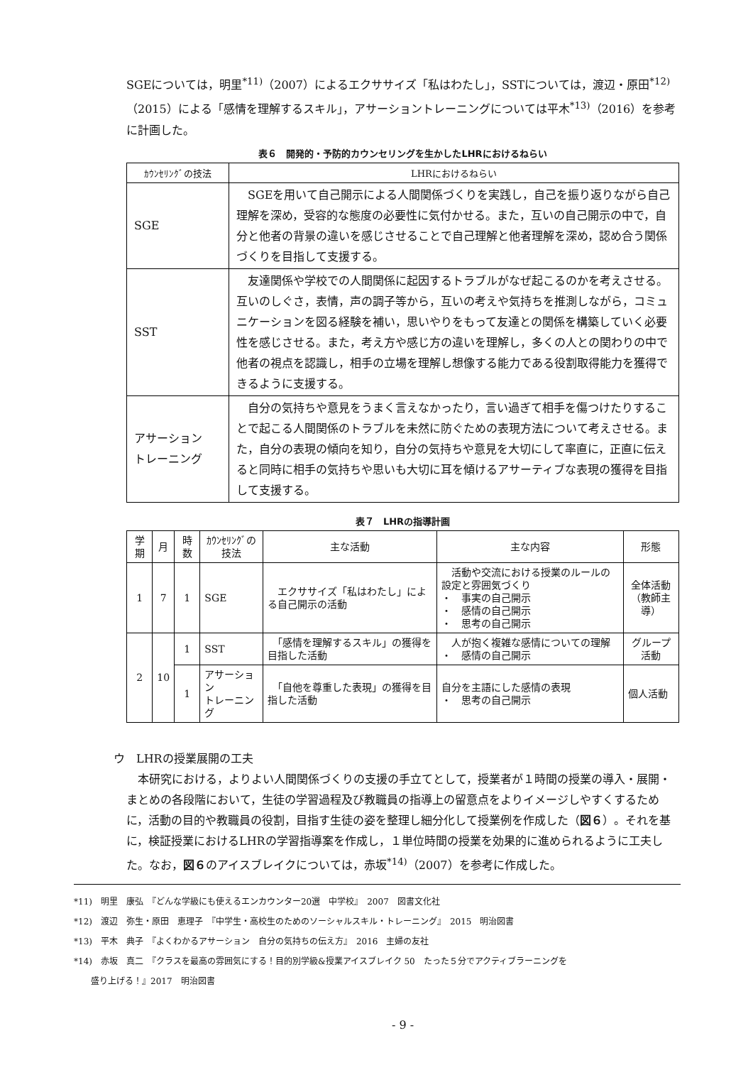SGEについては，明里<sup>*11)</sup>（2007）によるエクササイズ「私はわたし」，SSTについては，渡辺・原田<sup>*12)</sup>（2015）による「感情を理解するスキル」，アサーショントレーニングについては平木<sup>*13)</sup>（2016）を参考に計画した。
表６　開発的・予防的カウンセリングを生かしたLHRにおけるねらい
| ｶｳﾝｾﾘﾝｸﾞの技法 | LHRにおけるねらい |
| --- | --- |
| SGE | SGEを用いて自己開示による人間関係づくりを実践し，自己を振り返りながら自己理解を深め，受容的な態度の必要性に気付かせる。また，互いの自己開示の中で，自分と他者の背景の違いを感じさせることで自己理解と他者理解を深め，認め合う関係づくりを目指して支援する。 |
| SST | 友達関係や学校での人間関係に起因するトラブルがなぜ起こるのかを考えさせる。互いのしぐさ，表情，声の調子等から，互いの考えや気持ちを推測しながら，コミュニケーションを図る経験を補い，思いやりをもって友達との関係を構築していく必要性を感じさせる。また，考え方や感じ方の違いを理解し，多くの人との関わりの中で他者の視点を認識し，相手の立場を理解し想像する能力である役割取得能力を獲得できるように支援する。 |
| アサーション トレーニング | 自分の気持ちや意見をうまく言えなかったり，言い過ぎて相手を傷つけたりすることで起こる人間関係のトラブルを未然に防ぐための表現方法について考えさせる。また，自分の表現の傾向を知り，自分の気持ちや意見を大切にして率直に，正直に伝えると同時に相手の気持ちや思いも大切に耳を傾けるアサーティブな表現の獲得を目指して支援する。 |
表７　LHRの指導計画
| 学期 | 月 | 時数 | ｶｳﾝｾﾘﾝｸﾞの技法 | 主な活動 | 主な内容 | 形態 |
| --- | --- | --- | --- | --- | --- | --- |
| 1 | 7 | 1 | SGE | エクササイズ「私はわたし」による自己開示の活動 | 活動や交流における授業のルールの設定と雰囲気づくり ・ 事実の自己開示 ・ 感情の自己開示 ・ 思考の自己開示 | 全体活動 （教師主導） |
| 2 | 10 | 1 | SST | 「感情を理解するスキル」の獲得を目指した活動 | 人が抱く複雑な感情についての理解 ・ 感情の自己開示 | グループ活動 |
| | | 1 | アサーション トレーニング | 「自他を尊重した表現」の獲得を目指した活動 | 自分を主語にした感情の表現 ・ 思考の自己開示 | 個人活動 |
ウ　LHRの授業展開の工夫
　本研究における，よりよい人間関係づくりの支援の手立てとして，授業者が１時間の授業の導入・展開・まとめの各段階において，生徒の学習過程及び教職員の指導上の留意点をよりイメージしやすくするために，活動の目的や教職員の役割，目指す生徒の姿を整理し細分化して授業例を作成した（図６）。それを基に，検証授業におけるLHRの学習指導案を作成し，１単位時間の授業を効果的に進められるように工夫した。なお，図６のアイスブレイクについては，赤坂<sup>*14)</sup>（2007）を参考に作成した。
*11)　明里　康弘　『どんな学級にも使えるエンカウンター20選　中学校』　2007　図書文化社
*12)　渡辺　弥生・原田　恵理子　『中学生・高校生のためのソーシャルスキル・トレーニング』　2015　明治図書
*13)　平木　典子　『よくわかるアサーション　自分の気持ちの伝え方』　2016　主婦の友社
*14)　赤坂　真二　『クラスを最高の雰囲気にする！目的別学級&授業アイスブレイク 50　たった５分でアクティブラーニングを
　　盛り上げる！』2017　明治図書
- 9 -